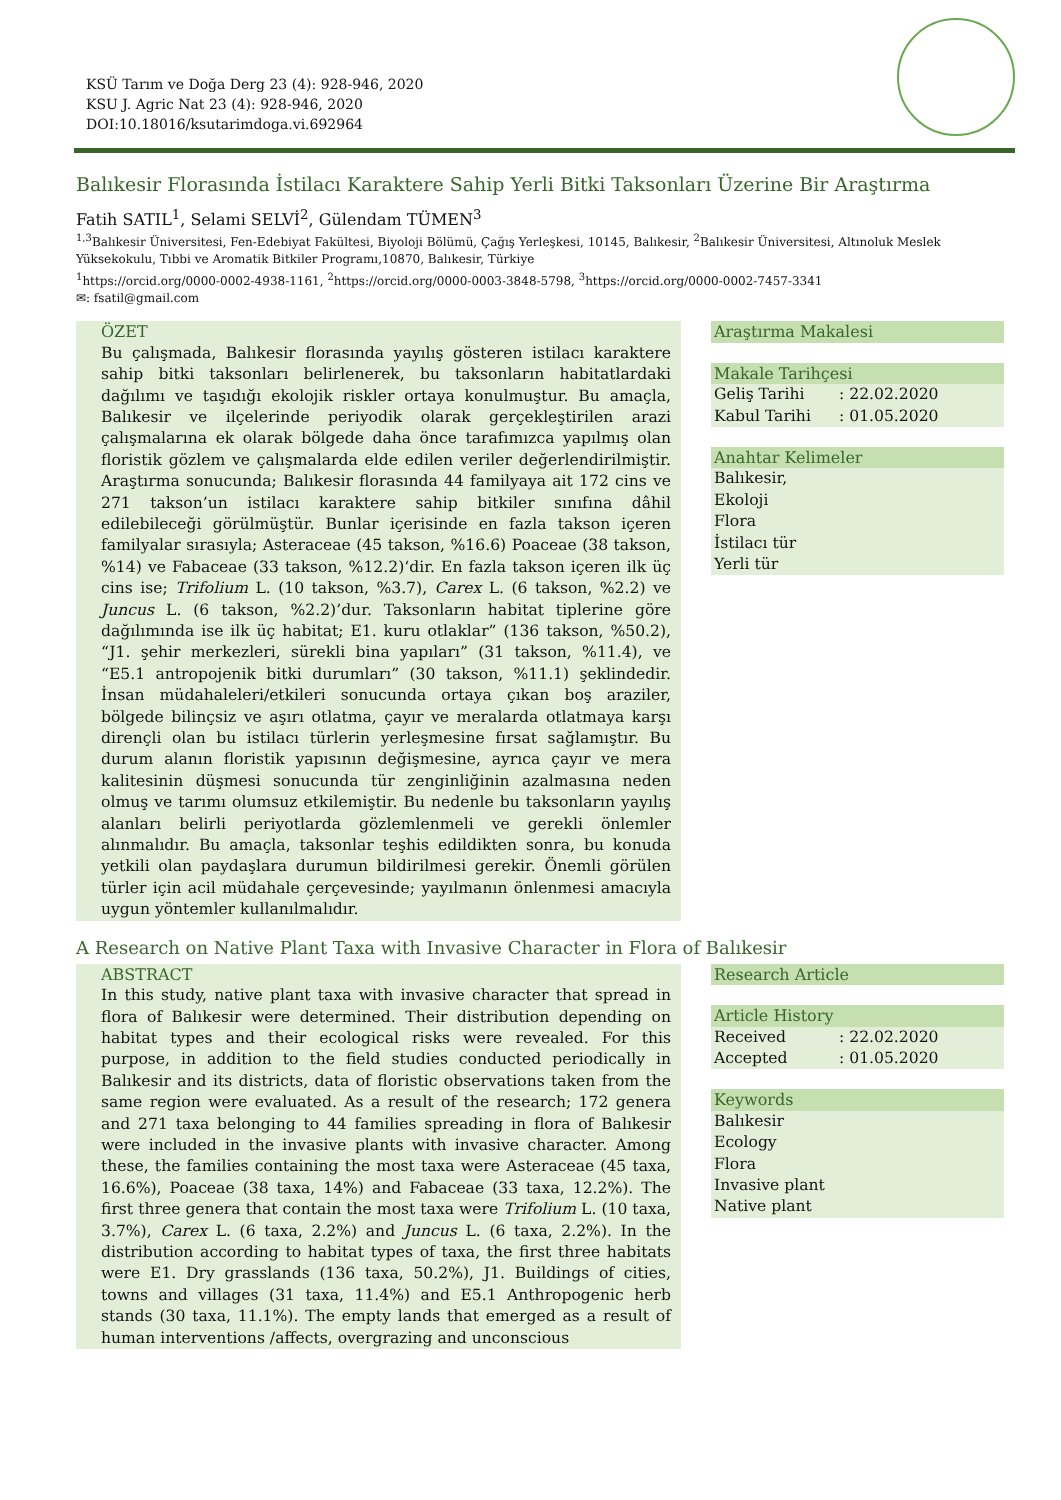KSÜ Tarım ve Doğa Derg 23 (4): 928-946, 2020
KSU J. Agric Nat 23 (4): 928-946, 2020
DOI:10.18016/ksutarimdoga.vi.692964
Balıkesir Florasında İstilacı Karaktere Sahip Yerli Bitki Taksonları Üzerine Bir Araştırma
Fatih SATIL<sup>1</sup>, Selami SELVİ<sup>2</sup>, Gülendam TÜMEN<sup>3</sup>
<sup>1,3</sup>Balıkesir Üniversitesi, Fen-Edebiyat Fakültesi, Biyoloji Bölümü, Çağış Yerleşkesi, 10145, Balıkesir, <sup>2</sup>Balıkesir Üniversitesi, Altınoluk Meslek Yüksekokulu, Tıbbi ve Aromatik Bitkiler Programı,10870, Balıkesir, Türkiye
<sup>1</sup> https://orcid.org/0000-0002-4938-1161, <sup>2</sup>https://orcid.org/0000-0003-3848-5798, <sup>3</sup>https://orcid.org/0000-0002-7457-3341
✉: fsatil@gmail.com
ÖZET
Bu çalışmada, Balıkesir florasında yayılış gösteren istilacı karaktere sahip bitki taksonları belirlenerek, bu taksonların habitatlardaki dağılımı ve taşıdığı ekolojik riskler ortaya konulmuştur. Bu amaçla, Balıkesir ve ilçelerinde periyodik olarak gerçekleştirilen arazi çalışmalarına ek olarak bölgede daha önce tarafımızca yapılmış olan floristik gözlem ve çalışmalarda elde edilen veriler değerlendirilmiştir. Araştırma sonucunda; Balıkesir florasında 44 familyaya ait 172 cins ve 271 takson’un istilacı karaktere sahip bitkiler sınıfına dâhil edilebileceği görülmüştür. Bunlar içerisinde en fazla takson içeren familyalar sırasıyla; Asteraceae (45 takson, %16.6) Poaceae (38 takson, %14) ve Fabaceae (33 takson, %12.2)‘dir. En fazla takson içeren ilk üç cins ise; Trifolium L. (10 takson, %3.7), Carex L. (6 takson, %2.2) ve Juncus L. (6 takson, %2.2)’dur. Taksonların habitat tiplerine göre dağılımında ise ilk üç habitat; E1. kuru otlaklar” (136 takson, %50.2), “J1. şehir merkezleri, sürekli bina yapıları” (31 takson, %11.4), ve “E5.1 antropojenik bitki durumları” (30 takson, %11.1) şeklindedir. İnsan müdahaleleri/etkileri sonucunda ortaya çıkan boş araziler, bölgede bilinçsiz ve aşırı otlatma, çayır ve meralarda otlatmaya karşı dirençli olan bu istilacı türlerin yerleşmesine fırsat sağlamıştır. Bu durum alanın floristik yapısının değişmesine, ayrıca çayır ve mera kalitesinin düşmesi sonucunda tür zenginliğinin azalmasına neden olmuş ve tarımı olumsuz etkilemiştir. Bu nedenle bu taksonların yayılış alanları belirli periyotlarda gözlemlenmeli ve gerekli önlemler alınmalıdır. Bu amaçla, taksonlar teşhis edildikten sonra, bu konuda yetkili olan paydaşlara durumun bildirilmesi gerekir. Önemli görülen türler için acil müdahale çerçevesinde; yayılmanın önlenmesi amacıyla uygun yöntemler kullanılmalıdır.
Araştırma Makalesi
Makale Tarihçesi
Geliş Tarihi: 22.02.2020
Kabul Tarihi: 01.05.2020
Anahtar Kelimeler
Balıkesir,
Ekoloji
Flora
İstilacı tür
Yerli tür
A Research on Native Plant Taxa with Invasive Character in Flora of Balıkesir
ABSTRACT
In this study, native plant taxa with invasive character that spread in flora of Balıkesir were determined. Their distribution depending on habitat types and their ecological risks were revealed. For this purpose, in addition to the field studies conducted periodically in Balıkesir and its districts, data of floristic observations taken from the same region were evaluated. As a result of the research; 172 genera and 271 taxa belonging to 44 families spreading in flora of Balıkesir were included in the invasive plants with invasive character. Among these, the families containing the most taxa were Asteraceae (45 taxa, 16.6%), Poaceae (38 taxa, 14%) and Fabaceae (33 taxa, 12.2%). The first three genera that contain the most taxa were Trifolium L. (10 taxa, 3.7%), Carex L. (6 taxa, 2.2%) and Juncus L. (6 taxa, 2.2%). In the distribution according to habitat types of taxa, the first three habitats were E1. Dry grasslands (136 taxa, 50.2%), J1. Buildings of cities, towns and villages (31 taxa, 11.4%) and E5.1 Anthropogenic herb stands (30 taxa, 11.1%). The empty lands that emerged as a result of human interventions /affects, overgrazing and unconscious
Research Article
Article History
Received: 22.02.2020
Accepted: 01.05.2020
Keywords
Balıkesir
Ecology
Flora
Invasive plant
Native plant